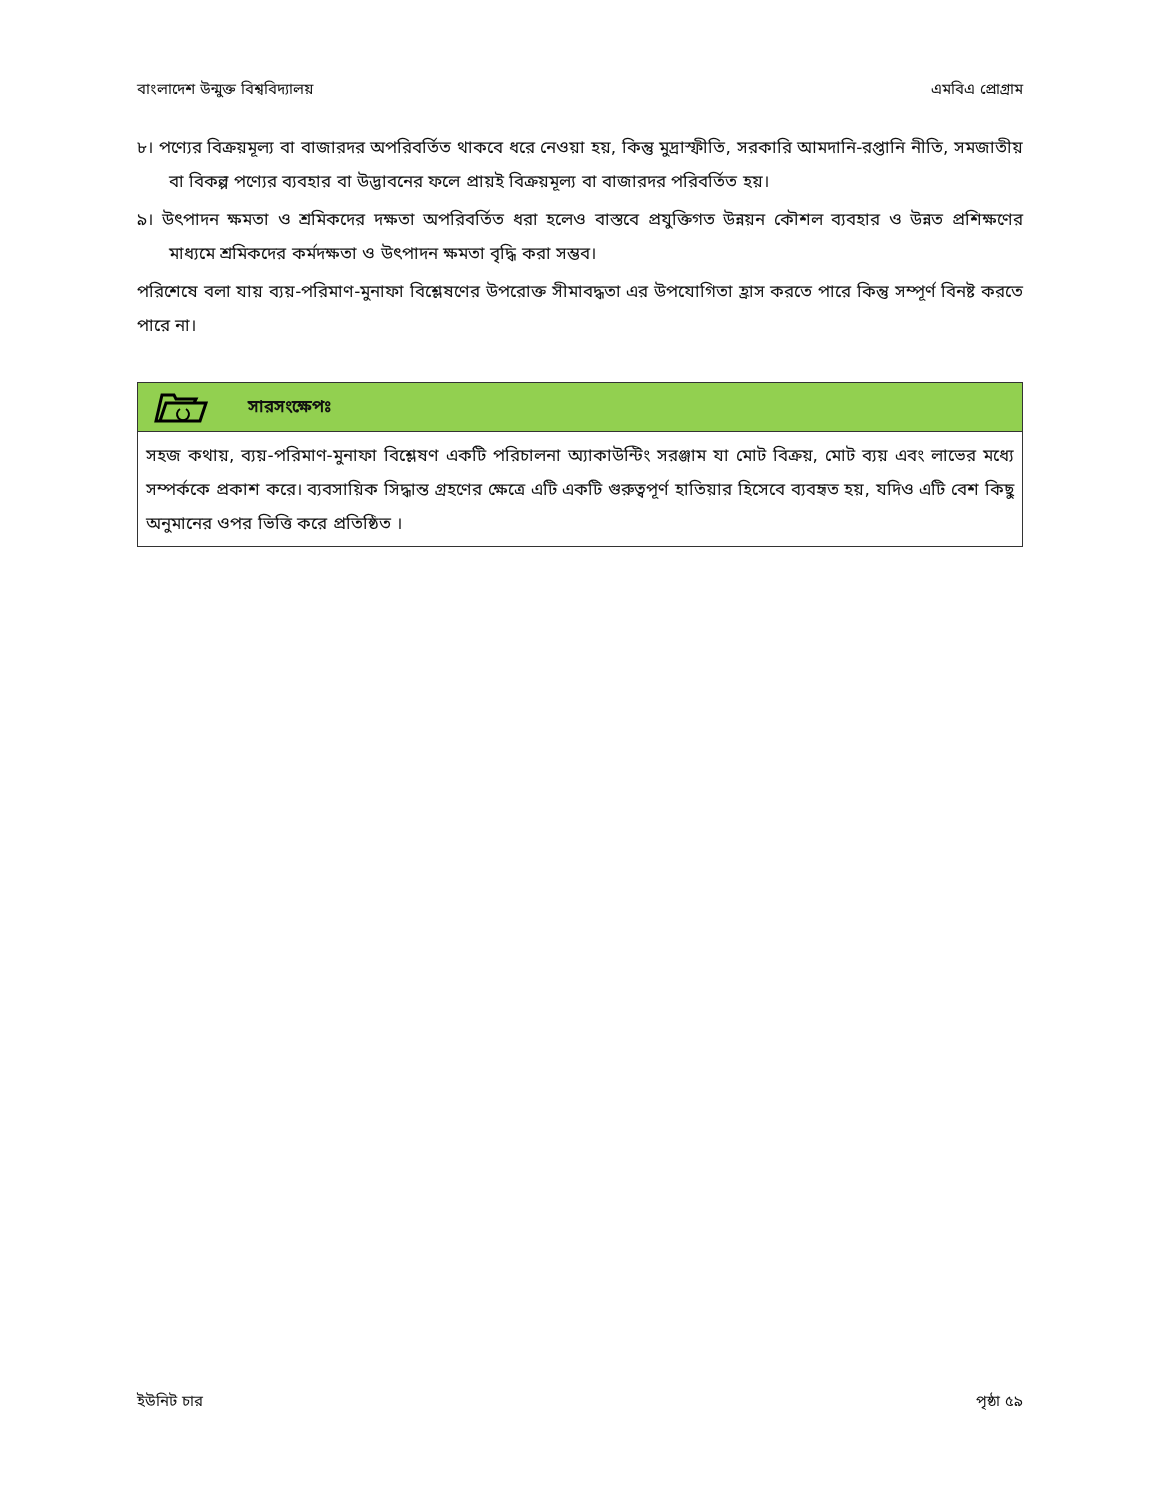বাংলাদেশ উন্মুক্ত বিশ্ববিদ্যালয় এমবিএ প্রোগ্রাম
৮। পণ্যের বিক্রয়মূল্য বা বাজারদর অপরিবর্তিত থাকবে ধরে নেওয়া হয়, কিন্তু মুদ্রাস্ফীতি, সরকারি আমদানি-রপ্তানি নীতি, সমজাতীয় বা বিকল্প পণ্যের ব্যবহার বা উদ্ভাবনের ফলে প্রায়ই বিক্রয়মূল্য বা বাজারদর পরিবর্তিত হয়।
৯। উৎপাদন ক্ষমতা ও শ্রমিকদের দক্ষতা অপরিবর্তিত ধরা হলেও বাস্তবে প্রযুক্তিগত উন্নয়ন কৌশল ব্যবহার ও উন্নত প্রশিক্ষণের মাধ্যমে শ্রমিকদের কর্মদক্ষতা ও উৎপাদন ক্ষমতা বৃদ্ধি করা সম্ভব।
পরিশেষে বলা যায় ব্যয়-পরিমাণ-মুনাফা বিশ্লেষণের উপরোক্ত সীমাবদ্ধতা এর উপযোগিতা হ্রাস করতে পারে কিন্তু সম্পূর্ণ বিনষ্ট করতে পারে না।
সারসংক্ষেপঃ
সহজ কথায়, ব্যয়-পরিমাণ-মুনাফা বিশ্লেষণ একটি পরিচালনা অ্যাকাউন্টিং সরঞ্জাম যা মোট বিক্রয়, মোট ব্যয় এবং লাভের মধ্যে সম্পর্ককে প্রকাশ করে। ব্যবসায়িক সিদ্ধান্ত গ্রহণের ক্ষেত্রে এটি একটি গুরুত্বপূর্ণ হাতিয়ার হিসেবে ব্যবহৃত হয়, যদিও এটি বেশ কিছু অনুমানের ওপর ভিত্তি করে প্রতিষ্ঠিত ।
ইউনিট চার পৃষ্ঠা ৫৯